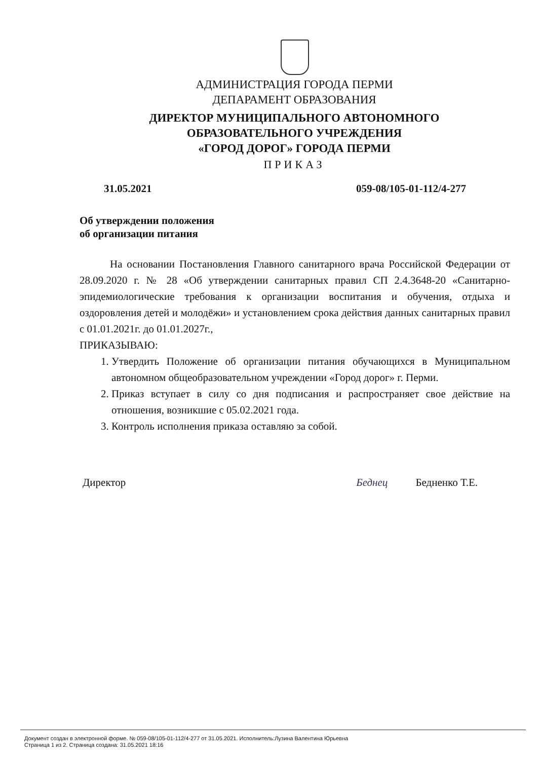АДМИНИСТРАЦИЯ ГОРОДА ПЕРМИ
ДЕПАРАМЕНТ ОБРАЗОВАНИЯ
ДИРЕКТОР МУНИЦИПАЛЬНОГО АВТОНОМНОГО
ОБРАЗОВАТЕЛЬНОГО УЧРЕЖДЕНИЯ
«ГОРОД ДОРОГ» ГОРОДА ПЕРМИ
ПРИКАЗ
31.05.2021 059-08/105-01-112/4-277
Об утверждении положения
об организации питания
На основании Постановления Главного санитарного врача Российской Федерации от 28.09.2020 г. № 28 «Об утверждении санитарных правил СП 2.4.3648-20 «Санитарно-эпидемиологические требования к организации воспитания и обучения, отдыха и оздоровления детей и молодёжи» и установлением срока действия данных санитарных правил с 01.01.2021г. до 01.01.2027г.,
ПРИКАЗЫВАЮ:
1. Утвердить Положение об организации питания обучающихся в Муниципальном автономном общеобразовательном учреждении «Город дорог» г. Перми.
2. Приказ вступает в силу со дня подписания и распространяет свое действие на отношения, возникшие с 05.02.2021 года.
3. Контроль исполнения приказа оставляю за собой.
Директор Беднец Бедненко Т.Е.
Документ создан в электронной форме. № 059-08/105-01-112/4-277 от 31.05.2021. Исполнитель:Лузина Валентина Юрьевна
Страница 1 из 2. Страница создана: 31.05.2021 18:16